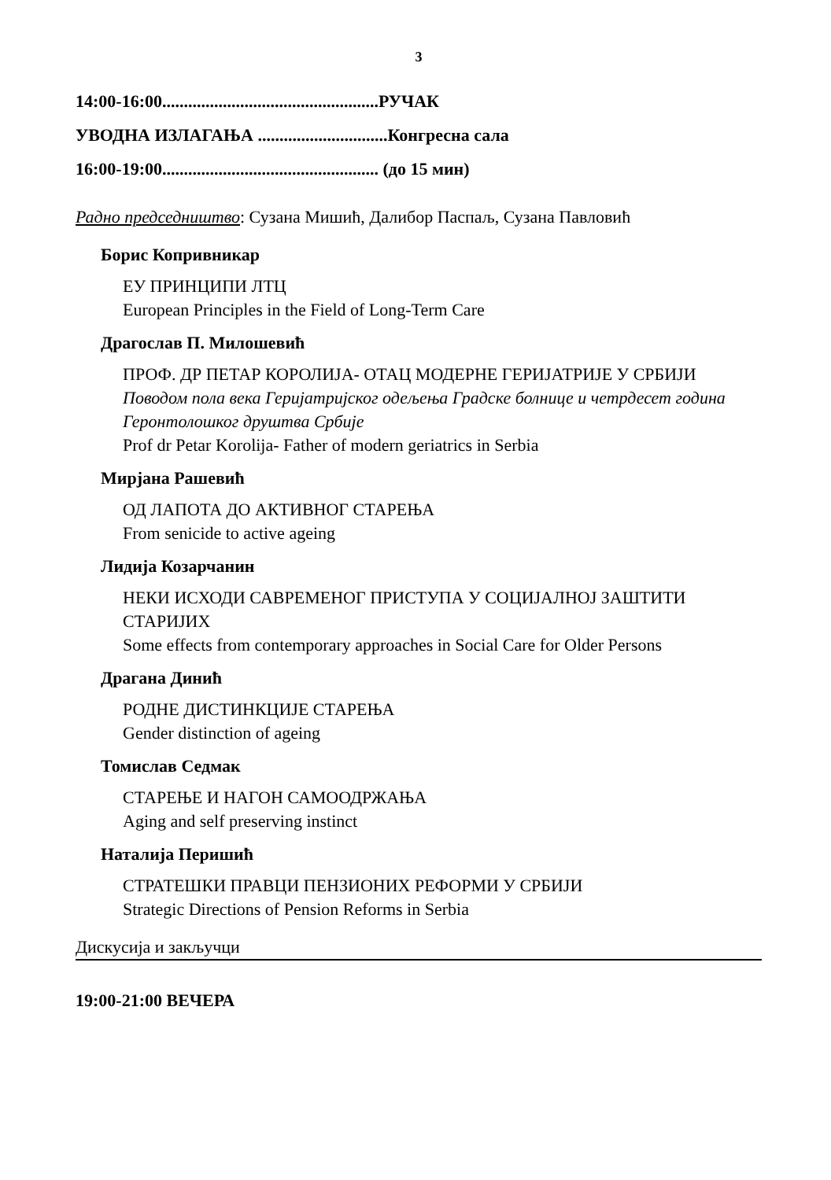3
14:00-16:00..................................................РУЧАК
УВОДНА ИЗЛАГАЊА ..............................Конгресна сала
16:00-19:00.................................................. (до 15 мин)
Радно председништво: Сузана Мишић, Далибор Паспаљ, Сузана Павловић
Борис Копривникар
ЕУ ПРИНЦИПИ ЛТЦ
European Principles in the Field of Long-Term Care
Драгослав П. Милошевић
ПРОФ. ДР ПЕТАР КОРОЛИЈА- ОТАЦ МОДЕРНЕ ГЕРИЈАТРИЈЕ У СРБИЈИ
Поводом пола века Геријатријског одељења Градске болнице и четрдесет година Геронтолошког друштва Србије
Prof dr Petar Korolija- Father of modern geriatrics in Serbia
Мирјана Рашевић
ОД ЛАПОТА ДО АКТИВНОГ СТАРЕЊА
From senicide to active ageing
Лидија Козарчанин
НЕКИ ИСХОДИ САВРЕМЕНОГ ПРИСТУПА У СОЦИЈАЛНОЈ ЗАШТИТИ СТАРИЈИХ
Some effects from contemporary approaches in Social Care for Older Persons
Драгана Динић
РОДНЕ ДИСТИНКЦИЈЕ СТАРЕЊА
Gender distinction of ageing
Томислав Седмак
СТАРЕЊЕ И НАГОН САМООДРЖАЊА
Aging and self preserving instinct
Наталија Перишић
СТРАТЕШКИ ПРАВЦИ ПЕНЗИОНИХ РЕФОРМИ У СРБИЈИ
Strategic Directions of Pension Reforms in Serbia
Дискусија и закључци
19:00-21:00 ВЕЧЕРА